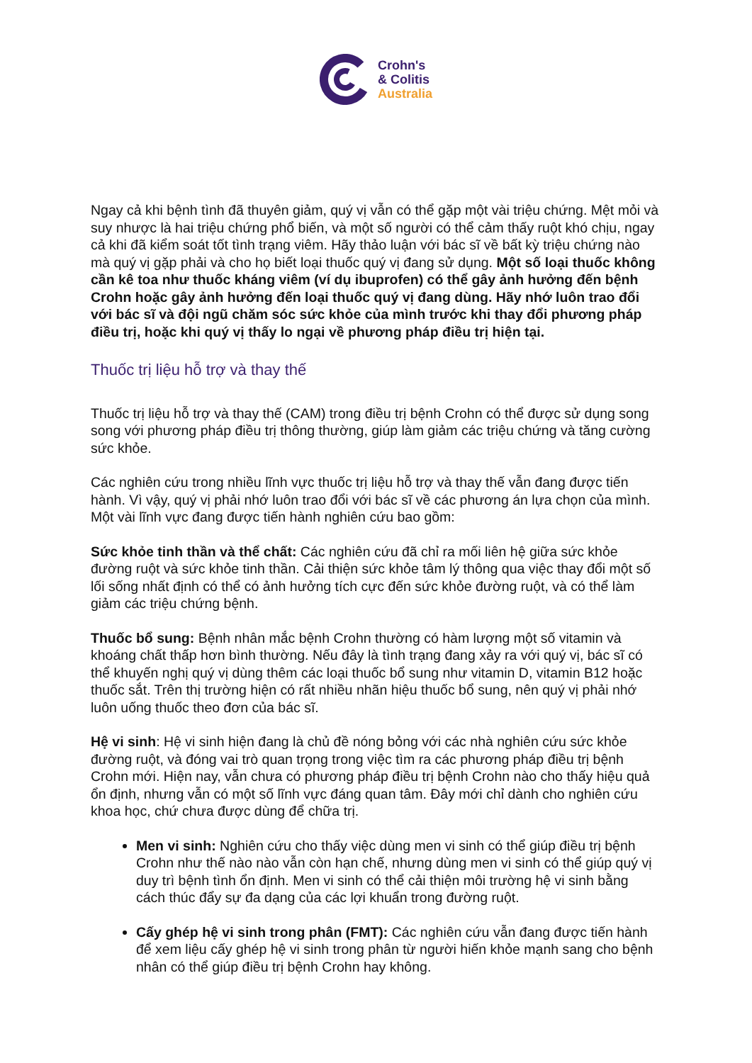Crohn's
& Colitis
Australia
Ngay cả khi bệnh tình đã thuyên giảm, quý vị vẫn có thể gặp một vài triệu chứng. Mệt mỏi và suy nhược là hai triệu chứng phổ biến, và một số người có thể cảm thấy ruột khó chịu, ngay cả khi đã kiểm soát tốt tình trạng viêm. Hãy thảo luận với bác sĩ về bất kỳ triệu chứng nào mà quý vị gặp phải và cho họ biết loại thuốc quý vị đang sử dụng. Một số loại thuốc không cần kê toa như thuốc kháng viêm (ví dụ ibuprofen) có thể gây ảnh hưởng đến bệnh Crohn hoặc gây ảnh hưởng đến loại thuốc quý vị đang dùng. Hãy nhớ luôn trao đổi với bác sĩ và đội ngũ chăm sóc sức khỏe của mình trước khi thay đổi phương pháp điều trị, hoặc khi quý vị thấy lo ngại về phương pháp điều trị hiện tại.
Thuốc trị liệu hỗ trợ và thay thế
Thuốc trị liệu hỗ trợ và thay thế (CAM) trong điều trị bệnh Crohn có thể được sử dụng song song với phương pháp điều trị thông thường, giúp làm giảm các triệu chứng và tăng cường sức khỏe.
Các nghiên cứu trong nhiều lĩnh vực thuốc trị liệu hỗ trợ và thay thế vẫn đang được tiến hành. Vì vậy, quý vị phải nhớ luôn trao đổi với bác sĩ về các phương án lựa chọn của mình. Một vài lĩnh vực đang được tiến hành nghiên cứu bao gồm:
Sức khỏe tinh thần và thể chất: Các nghiên cứu đã chỉ ra mối liên hệ giữa sức khỏe đường ruột và sức khỏe tinh thần. Cải thiện sức khỏe tâm lý thông qua việc thay đổi một số lối sống nhất định có thể có ảnh hưởng tích cực đến sức khỏe đường ruột, và có thể làm giảm các triệu chứng bệnh.
Thuốc bổ sung: Bệnh nhân mắc bệnh Crohn thường có hàm lượng một số vitamin và khoáng chất thấp hơn bình thường. Nếu đây là tình trạng đang xảy ra với quý vị, bác sĩ có thể khuyến nghị quý vị dùng thêm các loại thuốc bổ sung như vitamin D, vitamin B12 hoặc thuốc sắt. Trên thị trường hiện có rất nhiều nhãn hiệu thuốc bổ sung, nên quý vị phải nhớ luôn uống thuốc theo đơn của bác sĩ.
Hệ vi sinh: Hệ vi sinh hiện đang là chủ đề nóng bỏng với các nhà nghiên cứu sức khỏe đường ruột, và đóng vai trò quan trọng trong việc tìm ra các phương pháp điều trị bệnh Crohn mới. Hiện nay, vẫn chưa có phương pháp điều trị bệnh Crohn nào cho thấy hiệu quả ổn định, nhưng vẫn có một số lĩnh vực đáng quan tâm. Đây mới chỉ dành cho nghiên cứu khoa học, chứ chưa được dùng để chữa trị.
Men vi sinh: Nghiên cứu cho thấy việc dùng men vi sinh có thể giúp điều trị bệnh Crohn như thế nào nào vẫn còn hạn chế, nhưng dùng men vi sinh có thể giúp quý vị duy trì bệnh tình ổn định. Men vi sinh có thể cải thiện môi trường hệ vi sinh bằng cách thúc đẩy sự đa dạng của các lợi khuẩn trong đường ruột.
Cấy ghép hệ vi sinh trong phân (FMT): Các nghiên cứu vẫn đang được tiến hành để xem liệu cấy ghép hệ vi sinh trong phân từ người hiến khỏe mạnh sang cho bệnh nhân có thể giúp điều trị bệnh Crohn hay không.